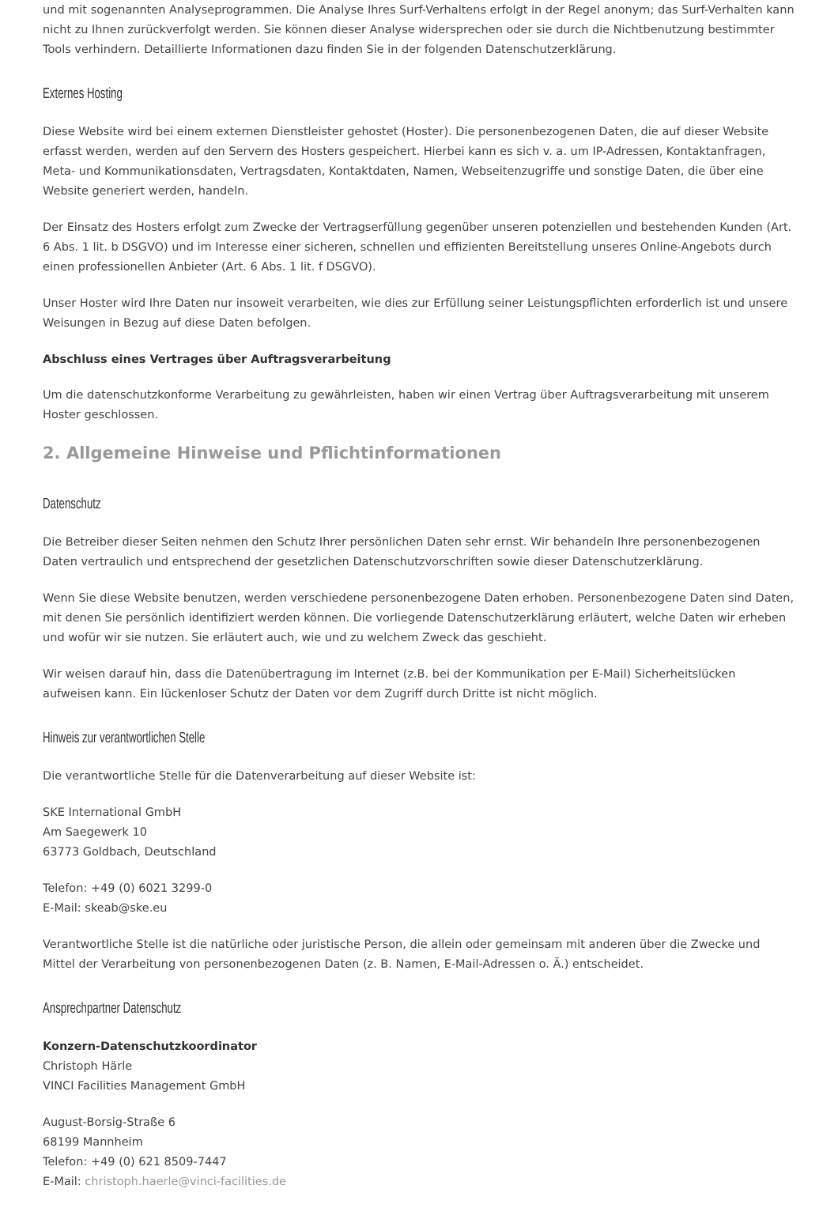und mit sogenannten Analyseprogrammen. Die Analyse Ihres Surf-Verhaltens erfolgt in der Regel anonym; das Surf-Verhalten kann nicht zu Ihnen zurückverfolgt werden. Sie können dieser Analyse widersprechen oder sie durch die Nichtbenutzung bestimmter Tools verhindern. Detaillierte Informationen dazu finden Sie in der folgenden Datenschutzerklärung.
Externes Hosting
Diese Website wird bei einem externen Dienstleister gehostet (Hoster). Die personenbezogenen Daten, die auf dieser Website erfasst werden, werden auf den Servern des Hosters gespeichert. Hierbei kann es sich v. a. um IP-Adressen, Kontaktanfragen, Meta- und Kommunikationsdaten, Vertragsdaten, Kontaktdaten, Namen, Webseitenzugriffe und sonstige Daten, die über eine Website generiert werden, handeln.
Der Einsatz des Hosters erfolgt zum Zwecke der Vertragserfüllung gegenüber unseren potenziellen und bestehenden Kunden (Art. 6 Abs. 1 lit. b DSGVO) und im Interesse einer sicheren, schnellen und effizienten Bereitstellung unseres Online-Angebots durch einen professionellen Anbieter (Art. 6 Abs. 1 lit. f DSGVO).
Unser Hoster wird Ihre Daten nur insoweit verarbeiten, wie dies zur Erfüllung seiner Leistungspflichten erforderlich ist und unsere Weisungen in Bezug auf diese Daten befolgen.
Abschluss eines Vertrages über Auftragsverarbeitung
Um die datenschutzkonforme Verarbeitung zu gewährleisten, haben wir einen Vertrag über Auftragsverarbeitung mit unserem Hoster geschlossen.
2. Allgemeine Hinweise und Pflichtinformationen
Datenschutz
Die Betreiber dieser Seiten nehmen den Schutz Ihrer persönlichen Daten sehr ernst. Wir behandeln Ihre personenbezogenen Daten vertraulich und entsprechend der gesetzlichen Datenschutzvorschriften sowie dieser Datenschutzerklärung.
Wenn Sie diese Website benutzen, werden verschiedene personenbezogene Daten erhoben. Personenbezogene Daten sind Daten, mit denen Sie persönlich identifiziert werden können. Die vorliegende Datenschutzerklärung erläutert, welche Daten wir erheben und wofür wir sie nutzen. Sie erläutert auch, wie und zu welchem Zweck das geschieht.
Wir weisen darauf hin, dass die Datenübertragung im Internet (z.B. bei der Kommunikation per E-Mail) Sicherheitslücken aufweisen kann. Ein lückenloser Schutz der Daten vor dem Zugriff durch Dritte ist nicht möglich.
Hinweis zur verantwortlichen Stelle
Die verantwortliche Stelle für die Datenverarbeitung auf dieser Website ist:
SKE International GmbH
Am Saegewerk 10
63773 Goldbach, Deutschland
Telefon: +49 (0) 6021 3299-0
E-Mail: skeab@ske.eu
Verantwortliche Stelle ist die natürliche oder juristische Person, die allein oder gemeinsam mit anderen über die Zwecke und Mittel der Verarbeitung von personenbezogenen Daten (z. B. Namen, E-Mail-Adressen o. Ä.) entscheidet.
Ansprechpartner Datenschutz
Konzern-Datenschutzkoordinator
Christoph Härle
VINCI Facilities Management GmbH
August-Borsig-Straße 6
68199 Mannheim
Telefon: +49 (0) 621 8509-7447
E-Mail: christoph.haerle@vinci-facilities.de